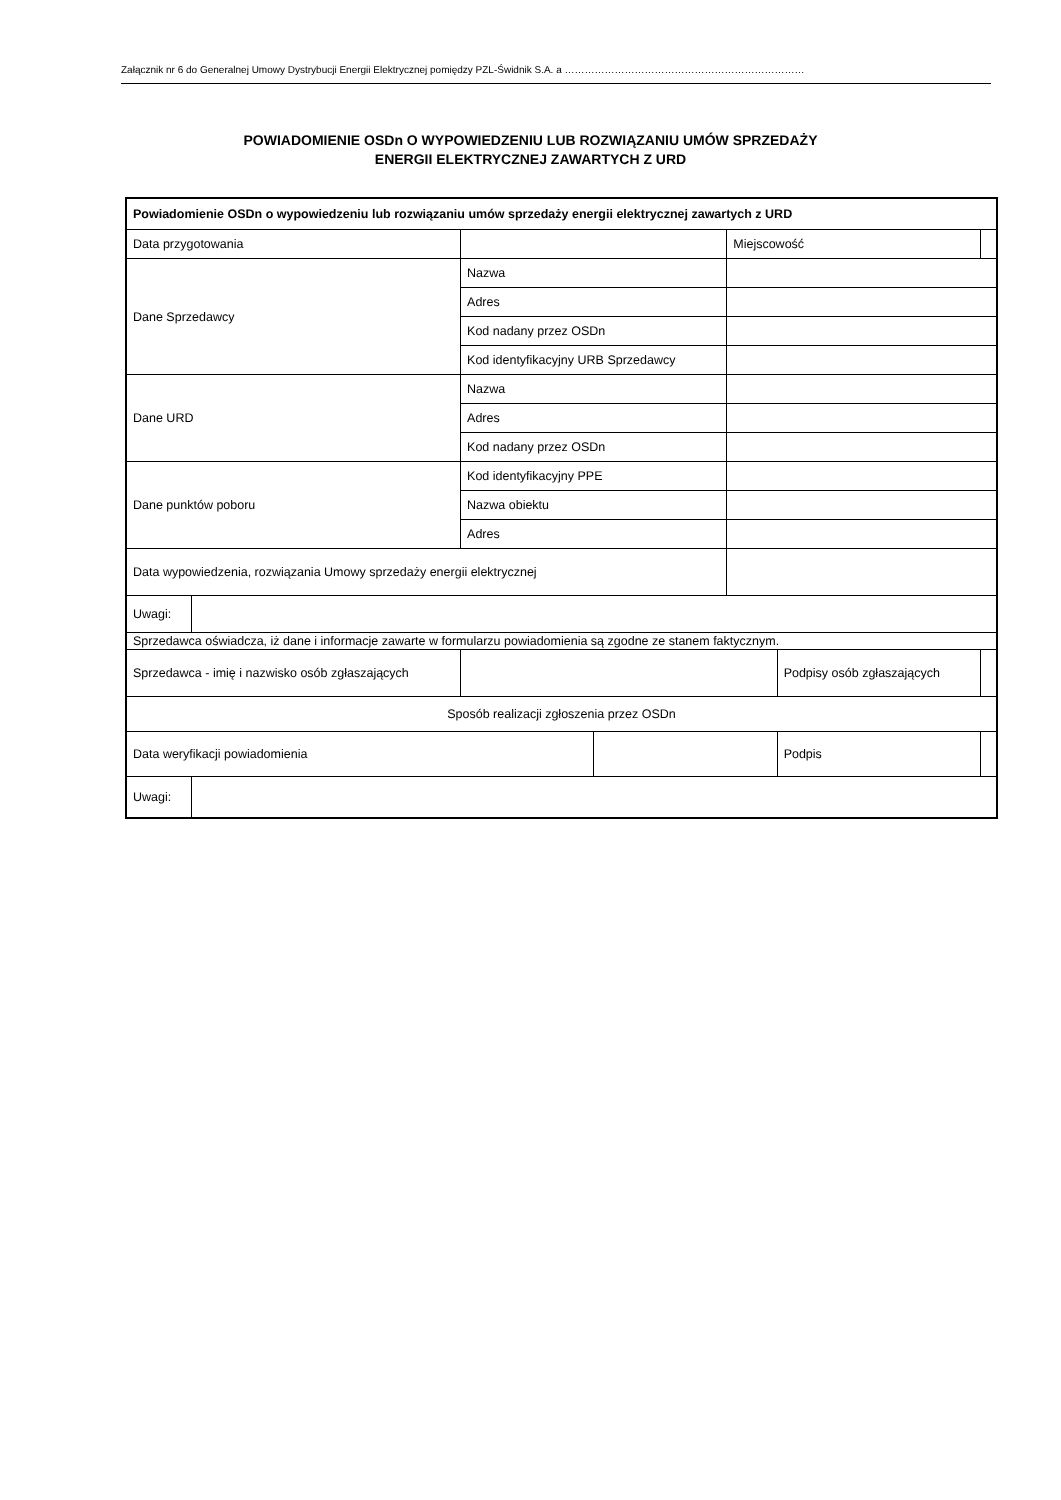Załącznik nr 6 do Generalnej Umowy Dystrybucji Energii Elektrycznej pomiędzy PZL-Świdnik S.A. a ………………………………………………………………
POWIADOMIENIE OSDn O WYPOWIEDZENIU LUB ROZWIĄZANIU UMÓW SPRZEDAŻY
ENERGII ELEKTRYCZNEJ ZAWARTYCH Z URD
| Powiadomienie OSDn o wypowiedzeniu lub rozwiązaniu umów sprzedaży energii elektrycznej zawartych z URD | | | | | | | |
| Data przygotowania | | | | Miejscowość | | | |
| Dane Sprzedawcy | | Nazwa | | | | | |
| | | Adres | | | | | |
| | | Kod nadany przez OSDn | | | | | |
| | | Kod identyfikacyjny URB Sprzedawcy | | | | | |
| Dane URD | | Nazwa | | | | | |
| | | Adres | | | | | |
| | | Kod nadany przez OSDn | | | | | |
| Dane punktów poboru | | Kod identyfikacyjny PPE | | | | | |
| | | Nazwa obiektu | | | | | |
| | | Adres | | | | | |
| Data wypowiedzenia, rozwiązania Umowy sprzedaży energii elektrycznej | | | | | | | |
| Uwagi: | | | | | | | |
| Sprzedawca oświadcza, iż dane i informacje zawarte w formularzu powiadomienia są zgodne ze stanem faktycznym. | | | | | | | |
| Sprzedawca - imię i nazwisko osób zgłaszających | | | | | Podpisy osób zgłaszających | | |
| Sposób realizacji zgłoszenia przez OSDn | | | | | | | |
| Data weryfikacji powiadomienia | | | | | Podpis | | |
| Uwagi: | | | | | | | |